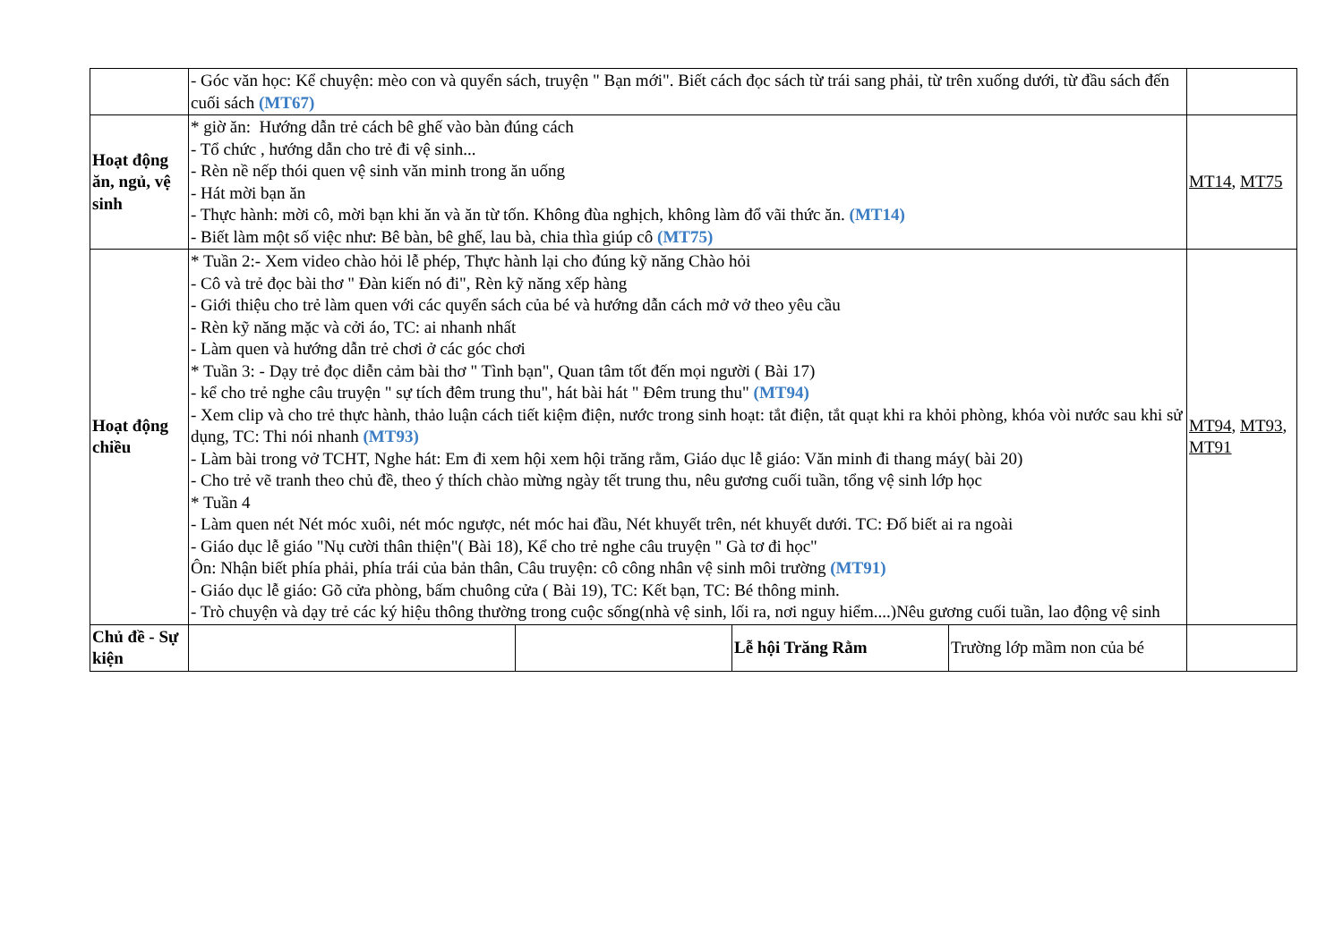| | - Góc văn học: Kể chuyện: mèo con và quyển sách, truyện " Bạn mới". Biết cách đọc sách từ trái sang phải, từ trên xuống dưới, từ đầu sách đến cuối sách (MT67) | | | | |
| Hoạt động ăn, ngủ, vệ sinh | * giờ ăn: Hướng dẫn trẻ cách bê ghế vào bàn đúng cách - Tổ chức , hướng dẫn cho trẻ đi vệ sinh... - Rèn nề nếp thói quen vệ sinh văn minh trong ăn uống - Hát mời bạn ăn - Thực hành: mời cô, mời bạn khi ăn và ăn từ tốn. Không đùa nghịch, không làm đổ vãi thức ăn. (MT14) - Biết làm một số việc như: Bê bàn, bê ghế, lau bà, chia thìa giúp cô (MT75) | | | | MT14 , MT75 |
| Hoạt động chiều | * Tuần 2:- Xem video chào hỏi lễ phép, Thực hành lại cho đúng kỹ năng Chào hỏi - Cô và trẻ đọc bài thơ " Đàn kiến nó đi", Rèn kỹ năng xếp hàng - Giới thiệu cho trẻ làm quen với các quyển sách của bé và hướng dẫn cách mở vở theo yêu cầu - Rèn kỹ năng mặc và cởi áo, TC: ai nhanh nhất - Làm quen và hướng dẫn trẻ chơi ở các góc chơi * Tuần 3: - Dạy trẻ đọc diễn cảm bài thơ " Tình bạn", Quan tâm tốt đến mọi người ( Bài 17) - kể cho trẻ nghe câu truyện " sự tích đêm trung thu", hát bài hát " Đêm trung thu" (MT94) - Xem clip và cho trẻ thực hành, thảo luận cách tiết kiệm điện, nước trong sinh hoạt: tắt điện, tắt quạt khi ra khỏi phòng, khóa vòi nước sau khi sử dụng, TC: Thi nói nhanh (MT93) - Làm bài trong vở TCHT, Nghe hát: Em đi xem hội xem hội trăng rằm, Giáo dục lễ giáo: Văn minh đi thang máy( bài 20) - Cho trẻ vẽ tranh theo chủ đề, theo ý thích chào mừng ngày tết trung thu, nêu gương cuối tuần, tổng vệ sinh lớp học * Tuần 4 - Làm quen nét Nét móc xuôi, nét móc ngược, nét móc hai đầu, Nét khuyết trên, nét khuyết dưới. TC: Đố biết ai ra ngoài - Giáo dục lễ giáo "Nụ cười thân thiện"( Bài 18), Kể cho trẻ nghe câu truyện " Gà tơ đi học" Ôn: Nhận biết phía phải, phía trái của bản thân, Câu truyện: cô công nhân vệ sinh môi trường (MT91) - Giáo dục lễ giáo: Gõ cửa phòng, bấm chuông cửa ( Bài 19), TC: Kết bạn, TC: Bé thông minh. - Trò chuyện và dạy trẻ các ký hiệu thông thường trong cuộc sống(nhà vệ sinh, lối ra, nơi nguy hiểm....)Nêu gương cuối tuần, lao động vệ sinh | | | | MT94 , MT93 , MT91 |
| Chủ đề - Sự kiện | | | Lễ hội Trăng Rằm | Trường lớp mầm non của bé | |